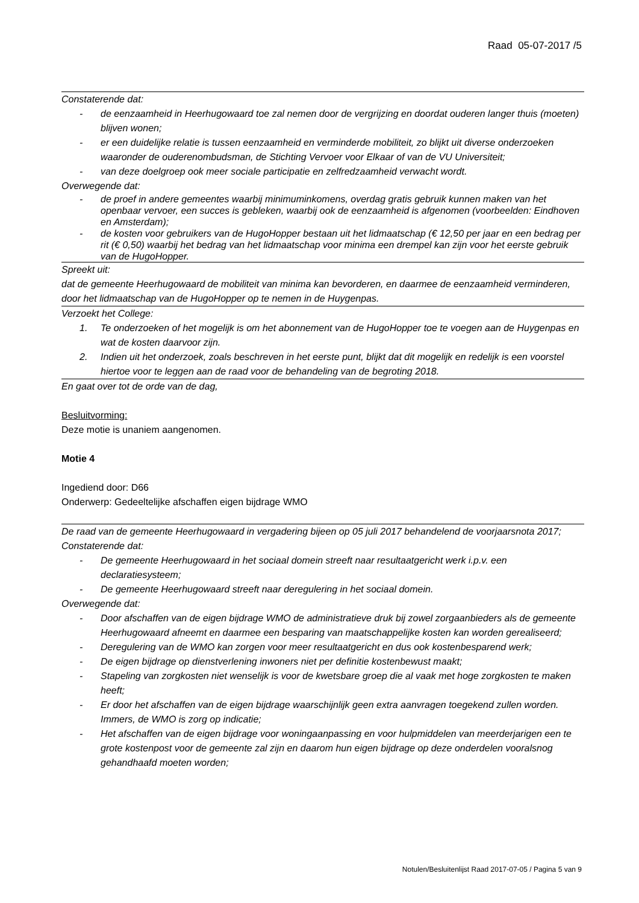Raad 05-07-2017 /5
Constaterende dat:
- de eenzaamheid in Heerhugowaard toe zal nemen door de vergrijzing en doordat ouderen langer thuis (moeten) blijven wonen;
- er een duidelijke relatie is tussen eenzaamheid en verminderde mobiliteit, zo blijkt uit diverse onderzoeken waaronder de ouderenombudsman, de Stichting Vervoer voor Elkaar of van de VU Universiteit;
- van deze doelgroep ook meer sociale participatie en zelfredzaamheid verwacht wordt.
Overwegende dat:
- de proef in andere gemeentes waarbij minimuminkomens, overdag gratis gebruik kunnen maken van het openbaar vervoer, een succes is gebleken, waarbij ook de eenzaamheid is afgenomen (voorbeelden: Eindhoven en Amsterdam);
- de kosten voor gebruikers van de HugoHopper bestaan uit het lidmaatschap (€ 12,50 per jaar en een bedrag per rit (€ 0,50) waarbij het bedrag van het lidmaatschap voor minima een drempel kan zijn voor het eerste gebruik van de HugoHopper.
Spreekt uit:
dat de gemeente Heerhugowaard de mobiliteit van minima kan bevorderen, en daarmee de eenzaamheid verminderen, door het lidmaatschap van de HugoHopper op te nemen in de Huygenpas.
Verzoekt het College:
1. Te onderzoeken of het mogelijk is om het abonnement van de HugoHopper toe te voegen aan de Huygenpas en wat de kosten daarvoor zijn.
2. Indien uit het onderzoek, zoals beschreven in het eerste punt, blijkt dat dit mogelijk en redelijk is een voorstel hiertoe voor te leggen aan de raad voor de behandeling van de begroting 2018.
En gaat over tot de orde van de dag,
Besluitvorming:
Deze motie is unaniem aangenomen.
Motie 4
Ingediend door: D66
Onderwerp: Gedeeltelijke afschaffen eigen bijdrage WMO
De raad van de gemeente Heerhugowaard in vergadering bijeen op 05 juli 2017 behandelend de voorjaarsnota 2017;
Constaterende dat:
- De gemeente Heerhugowaard in het sociaal domein streeft naar resultaatgericht werk i.p.v. een declaratiesysteem;
- De gemeente Heerhugowaard streeft naar deregulering in het sociaal domein.
Overwegende dat:
- Door afschaffen van de eigen bijdrage WMO de administratieve druk bij zowel zorgaanbieders als de gemeente Heerhugowaard afneemt en daarmee een besparing van maatschappelijke kosten kan worden gerealiseerd;
- Deregulering van de WMO kan zorgen voor meer resultaatgericht en dus ook kostenbesparend werk;
- De eigen bijdrage op dienstverlening inwoners niet per definitie kostenbewust maakt;
- Stapeling van zorgkosten niet wenselijk is voor de kwetsbare groep die al vaak met hoge zorgkosten te maken heeft;
- Er door het afschaffen van de eigen bijdrage waarschijnlijk geen extra aanvragen toegekend zullen worden. Immers, de WMO is zorg op indicatie;
- Het afschaffen van de eigen bijdrage voor woningaanpassing en voor hulpmiddelen van meerderjarigen een te grote kostenpost voor de gemeente zal zijn en daarom hun eigen bijdrage op deze onderdelen vooralsnog gehandhaafd moeten worden;
Notulen/Besluitenlijst Raad 2017-07-05 / Pagina 5 van 9